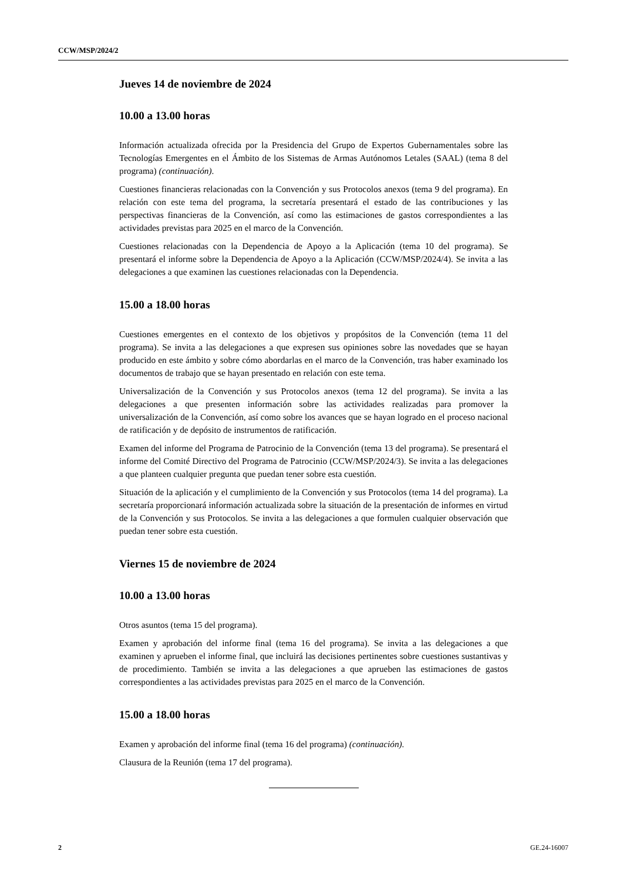CCW/MSP/2024/2
Jueves 14 de noviembre de 2024
10.00 a 13.00 horas
Información actualizada ofrecida por la Presidencia del Grupo de Expertos Gubernamentales sobre las Tecnologías Emergentes en el Ámbito de los Sistemas de Armas Autónomos Letales (SAAL) (tema 8 del programa) (continuación).
Cuestiones financieras relacionadas con la Convención y sus Protocolos anexos (tema 9 del programa). En relación con este tema del programa, la secretaría presentará el estado de las contribuciones y las perspectivas financieras de la Convención, así como las estimaciones de gastos correspondientes a las actividades previstas para 2025 en el marco de la Convención.
Cuestiones relacionadas con la Dependencia de Apoyo a la Aplicación (tema 10 del programa). Se presentará el informe sobre la Dependencia de Apoyo a la Aplicación (CCW/MSP/2024/4). Se invita a las delegaciones a que examinen las cuestiones relacionadas con la Dependencia.
15.00 a 18.00 horas
Cuestiones emergentes en el contexto de los objetivos y propósitos de la Convención (tema 11 del programa). Se invita a las delegaciones a que expresen sus opiniones sobre las novedades que se hayan producido en este ámbito y sobre cómo abordarlas en el marco de la Convención, tras haber examinado los documentos de trabajo que se hayan presentado en relación con este tema.
Universalización de la Convención y sus Protocolos anexos (tema 12 del programa). Se invita a las delegaciones a que presenten información sobre las actividades realizadas para promover la universalización de la Convención, así como sobre los avances que se hayan logrado en el proceso nacional de ratificación y de depósito de instrumentos de ratificación.
Examen del informe del Programa de Patrocinio de la Convención (tema 13 del programa). Se presentará el informe del Comité Directivo del Programa de Patrocinio (CCW/MSP/2024/3). Se invita a las delegaciones a que planteen cualquier pregunta que puedan tener sobre esta cuestión.
Situación de la aplicación y el cumplimiento de la Convención y sus Protocolos (tema 14 del programa). La secretaría proporcionará información actualizada sobre la situación de la presentación de informes en virtud de la Convención y sus Protocolos. Se invita a las delegaciones a que formulen cualquier observación que puedan tener sobre esta cuestión.
Viernes 15 de noviembre de 2024
10.00 a 13.00 horas
Otros asuntos (tema 15 del programa).
Examen y aprobación del informe final (tema 16 del programa). Se invita a las delegaciones a que examinen y aprueben el informe final, que incluirá las decisiones pertinentes sobre cuestiones sustantivas y de procedimiento. También se invita a las delegaciones a que aprueben las estimaciones de gastos correspondientes a las actividades previstas para 2025 en el marco de la Convención.
15.00 a 18.00 horas
Examen y aprobación del informe final (tema 16 del programa) (continuación).
Clausura de la Reunión (tema 17 del programa).
2 GE.24-16007